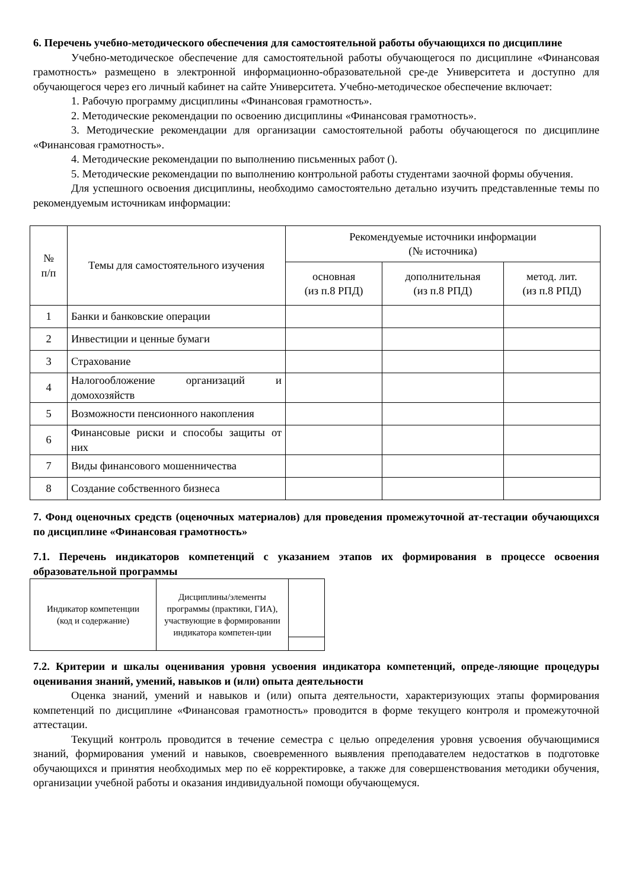6. Перечень учебно-методического обеспечения для самостоятельной работы обучающихся по дисциплине
Учебно-методическое обеспечение для самостоятельной работы обучающегося по дисциплине «Финансовая грамотность» размещено в электронной информационно-образовательной сре-де Университета и доступно для обучающегося через его личный кабинет на сайте Университета. Учебно-методическое обеспечение включает:
1. Рабочую программу дисциплины «Финансовая грамотность».
2. Методические рекомендации по освоению дисциплины «Финансовая грамотность».
3. Методические рекомендации для организации самостоятельной работы обучающегося по дисциплине «Финансовая грамотность».
4. Методические рекомендации по выполнению письменных работ ().
5. Методические рекомендации по выполнению контрольной работы студентами заочной формы обучения.
Для успешного освоения дисциплины, необходимо самостоятельно детально изучить представленные темы по рекомендуемым источникам информации:
| № п/п | Темы для самостоятельного изучения | Рекомендуемые источники информации (№ источника) | | |
| --- | --- | --- | --- | --- |
| | | основная (из п.8 РПД) | дополнительная (из п.8 РПД) | метод. лит. (из п.8 РПД) |
| 1 | Банки и банковские операции | | | |
| 2 | Инвестиции и ценные бумаги | | | |
| 3 | Страхование | | | |
| 4 | Налогообложение организаций и домохозяйств | | | |
| 5 | Возможности пенсионного накопления | | | |
| 6 | Финансовые риски и способы защиты от них | | | |
| 7 | Виды финансового мошенничества | | | |
| 8 | Создание собственного бизнеса | | | |
7. Фонд оценочных средств (оценочных материалов) для проведения промежуточной ат-тестации обучающихся по дисциплине «Финансовая грамотность»
7.1. Перечень индикаторов компетенций с указанием этапов их формирования в процессе освоения образовательной программы
| Индикатор компетенции (код и содержание) | Дисциплины/элементы программы (практики, ГИА), участвующие в формировании индикатора компетен-ции | |
7.2. Критерии и шкалы оценивания уровня усвоения индикатора компетенций, опреде-ляющие процедуры оценивания знаний, умений, навыков и (или) опыта деятельности
Оценка знаний, умений и навыков и (или) опыта деятельности, характеризующих этапы формирования компетенций по дисциплине «Финансовая грамотность» проводится в форме текущего контроля и промежуточной аттестации.
Текущий контроль проводится в течение семестра с целью определения уровня усвоения обучающимися знаний, формирования умений и навыков, своевременного выявления преподавателем недостатков в подготовке обучающихся и принятия необходимых мер по её корректировке, а также для совершенствования методики обучения, организации учебной работы и оказания индивидуальной помощи обучающемуся.